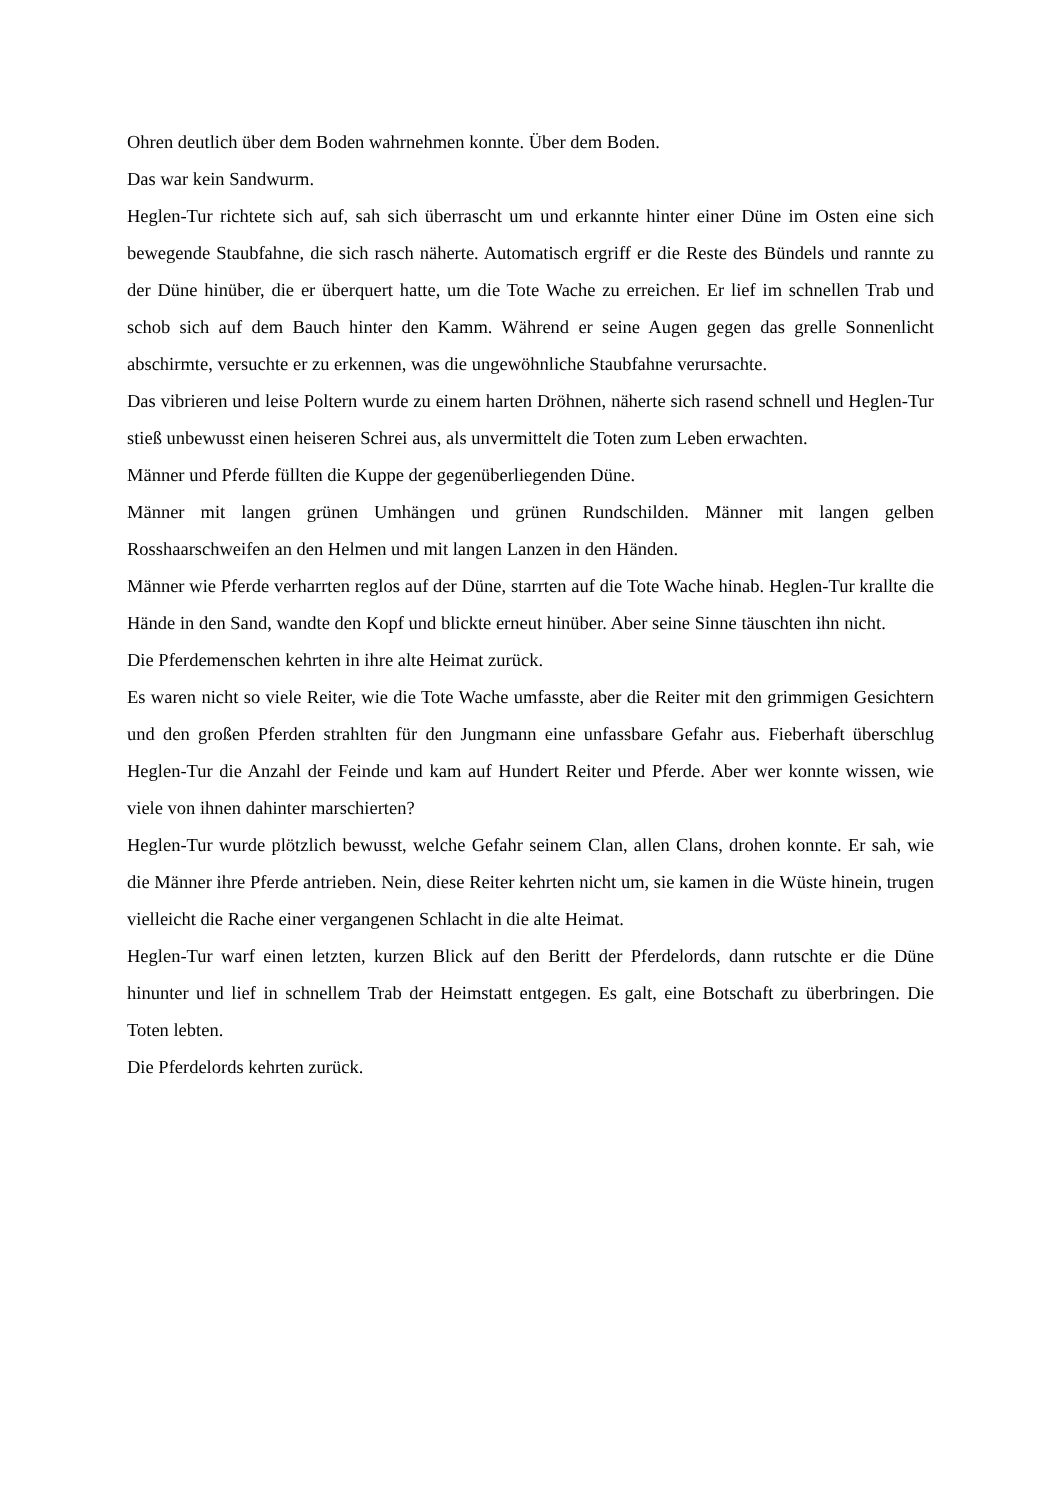Ohren deutlich über dem Boden wahrnehmen konnte. Über dem Boden.
Das war kein Sandwurm.
Heglen-Tur richtete sich auf, sah sich überrascht um und erkannte hinter einer Düne im Osten eine sich bewegende Staubfahne, die sich rasch näherte. Automatisch ergriff er die Reste des Bündels und rannte zu der Düne hinüber, die er überquert hatte, um die Tote Wache zu erreichen. Er lief im schnellen Trab und schob sich auf dem Bauch hinter den Kamm. Während er seine Augen gegen das grelle Sonnenlicht abschirmte, versuchte er zu erkennen, was die ungewöhnliche Staubfahne verursachte.
Das vibrieren und leise Poltern wurde zu einem harten Dröhnen, näherte sich rasend schnell und Heglen-Tur stieß unbewusst einen heiseren Schrei aus, als unvermittelt die Toten zum Leben erwachten.
Männer und Pferde füllten die Kuppe der gegenüberliegenden Düne.
Männer mit langen grünen Umhängen und grünen Rundschilden. Männer mit langen gelben Rosshaarschweifen an den Helmen und mit langen Lanzen in den Händen.
Männer wie Pferde verharrten reglos auf der Düne, starrten auf die Tote Wache hinab. Heglen-Tur krallte die Hände in den Sand, wandte den Kopf und blickte erneut hinüber. Aber seine Sinne täuschten ihn nicht.
Die Pferdemenschen kehrten in ihre alte Heimat zurück.
Es waren nicht so viele Reiter, wie die Tote Wache umfasste, aber die Reiter mit den grimmigen Gesichtern und den großen Pferden strahlten für den Jungmann eine unfassbare Gefahr aus. Fieberhaft überschlug Heglen-Tur die Anzahl der Feinde und kam auf Hundert Reiter und Pferde. Aber wer konnte wissen, wie viele von ihnen dahinter marschierten?
Heglen-Tur wurde plötzlich bewusst, welche Gefahr seinem Clan, allen Clans, drohen konnte. Er sah, wie die Männer ihre Pferde antrieben. Nein, diese Reiter kehrten nicht um, sie kamen in die Wüste hinein, trugen vielleicht die Rache einer vergangenen Schlacht in die alte Heimat.
Heglen-Tur warf einen letzten, kurzen Blick auf den Beritt der Pferdelords, dann rutschte er die Düne hinunter und lief in schnellem Trab der Heimstatt entgegen. Es galt, eine Botschaft zu überbringen. Die Toten lebten.
Die Pferdelords kehrten zurück.